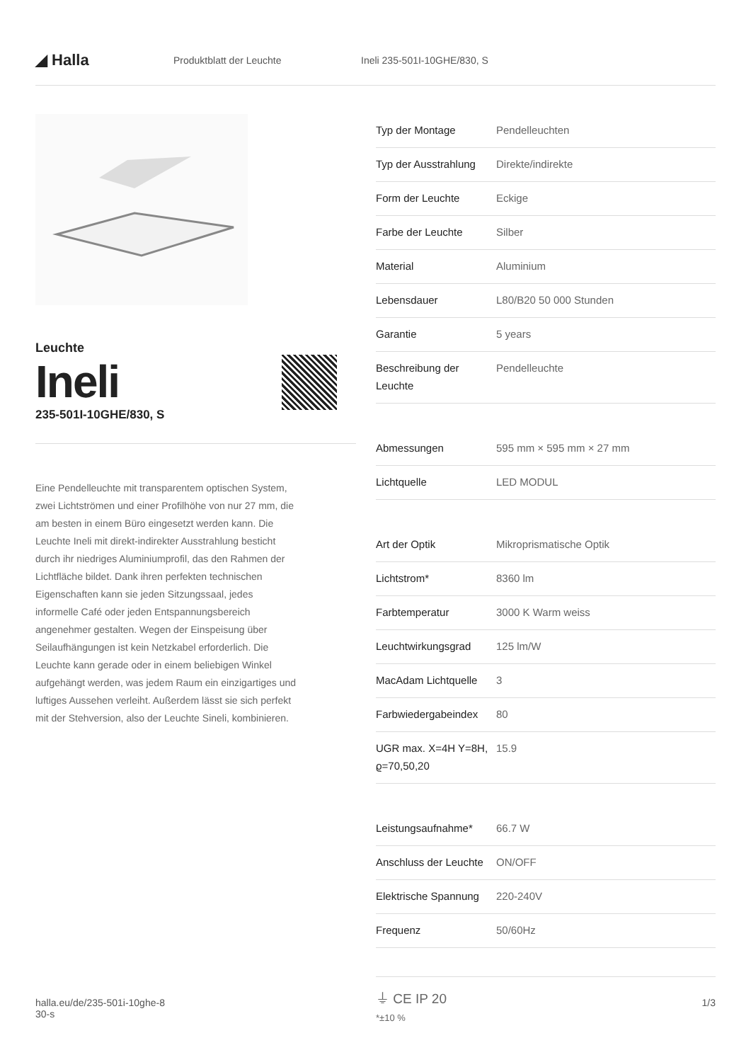◢ Halla
Produktblatt der Leuchte Ineli 235-501I-10GHE/830, S
Leuchte
Ineli
235-501I-10GHE/830, S
Eine Pendelleuchte mit transparentem optischen System, zwei Lichtströmen und einer Profilhöhe von nur 27 mm, die am besten in einem Büro eingesetzt werden kann. Die Leuchte Ineli mit direkt-indirekter Ausstrahlung besticht durch ihr niedriges Aluminiumprofil, das den Rahmen der Lichtfläche bildet. Dank ihren perfekten technischen Eigenschaften kann sie jeden Sitzungssaal, jedes informelle Café oder jeden Entspannungsbereich angenehmer gestalten. Wegen der Einspeisung über Seilaufhängungen ist kein Netzkabel erforderlich. Die Leuchte kann gerade oder in einem beliebigen Winkel aufgehängt werden, was jedem Raum ein einzigartiges und luftiges Aussehen verleiht. Außerdem lässt sie sich perfekt mit der Stehversion, also der Leuchte Sineli, kombinieren.
| Typ der Montage | Pendelleuchten |
| Typ der Ausstrahlung | Direkte/indirekte |
| Form der Leuchte | Eckige |
| Farbe der Leuchte | Silber |
| Material | Aluminium |
| Lebensdauer | L80/B20 50 000 Stunden |
| Garantie | 5 years |
| Beschreibung der Leuchte | Pendelleuchte |
| Abmessungen | 595 mm × 595 mm × 27 mm |
| Lichtquelle | LED MODUL |
| Art der Optik | Mikroprismatische Optik |
| Lichtstrom* | 8360 lm |
| Farbtemperatur | 3000 K Warm weiss |
| Leuchtwirkungsgrad | 125 lm/W |
| MacAdam Lichtquelle | 3 |
| Farbwiedergabeindex | 80 |
| UGR max. X=4H Y=8H, ϱ=70,50,20 | 15.9 |
| Leistungsaufnahme* | 66.7 W |
| Anschluss der Leuchte | ON/OFF |
| Elektrische Spannung | 220-240V |
| Frequenz | 50/60Hz |
⏚ CE IP 20
*±10 %
halla.eu/de/235-501i-10ghe-8
30-s
1/3